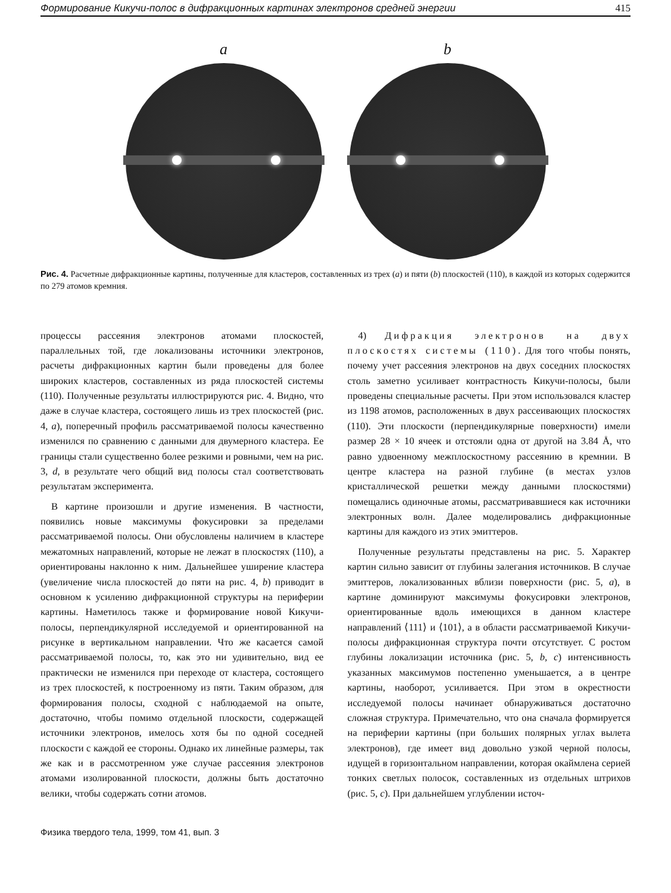Формирование Кикучи-полос в дифракционных картинах электронов средней энергии 415
a b
Рис. 4. Расчетные дифракционные картины, полученные для кластеров, составленных из трех (a) и пяти (b) плоскостей (110), в каждой из которых содержится по 279 атомов кремния.
процессы рассеяния электронов атомами плоскостей, параллельных той, где локализованы источники электронов, расчеты дифракционных картин были проведены для более широких кластеров, составленных из ряда плоскостей системы (110). Полученные результаты иллюстрируются рис. 4. Видно, что даже в случае кластера, состоящего лишь из трех плоскостей (рис. 4, a), поперечный профиль рассматриваемой полосы качественно изменился по сравнению с данными для двумерного кластера. Ее границы стали существенно более резкими и ровными, чем на рис. 3, d, в результате чего общий вид полосы стал соответствовать результатам эксперимента.
В картине произошли и другие изменения. В частности, появились новые максимумы фокусировки за пределами рассматриваемой полосы. Они обусловлены наличием в кластере межатомных направлений, которые не лежат в плоскостях (110), а ориентированы наклонно к ним. Дальнейшее уширение кластера (увеличение числа плоскостей до пяти на рис. 4, b) приводит в основном к усилению дифракционной структуры на периферии картины. Наметилось также и формирование новой Кикучи-полосы, перпендикулярной исследуемой и ориентированной на рисунке в вертикальном направлении. Что же касается самой рассматриваемой полосы, то, как это ни удивительно, вид ее практически не изменился при переходе от кластера, состоящего из трех плоскостей, к построенному из пяти. Таким образом, для формирования полосы, сходной с наблюдаемой на опыте, достаточно, чтобы помимо отдельной плоскости, содержащей источники электронов, имелось хотя бы по одной соседней плоскости с каждой ее стороны. Однако их линейные размеры, так же как и в рассмотренном уже случае рассеяния электронов атомами изолированной плоскости, должны быть достаточно велики, чтобы содержать сотни атомов.
4) Дифракция электронов на двух плоскостях системы (110). Для того чтобы понять, почему учет рассеяния электронов на двух соседних плоскостях столь заметно усиливает контрастность Кикучи-полосы, были проведены специальные расчеты. При этом использовался кластер из 1198 атомов, расположенных в двух рассеивающих плоскостях (110). Эти плоскости (перпендикулярные поверхности) имели размер 28 × 10 ячеек и отстояли одна от другой на 3.84 Å, что равно удвоенному межплоскостному рассеянию в кремнии. В центре кластера на разной глубине (в местах узлов кристаллической решетки между данными плоскостями) помещались одиночные атомы, рассматривавшиеся как источники электронных волн. Далее моделировались дифракционные картины для каждого из этих эмиттеров.
Полученные результаты представлены на рис. 5. Характер картин сильно зависит от глубины залегания источников. В случае эмиттеров, локализованных вблизи поверхности (рис. 5, a), в картине доминируют максимумы фокусировки электронов, ориентированные вдоль имеющихся в данном кластере направлений ⟨111⟩ и ⟨101⟩, а в области рассматриваемой Кикучи-полосы дифракционная структура почти отсутствует. С ростом глубины локализации источника (рис. 5, b, c) интенсивность указанных максимумов постепенно уменьшается, а в центре картины, наоборот, усиливается. При этом в окрестности исследуемой полосы начинает обнаруживаться достаточно сложная структура. Примечательно, что она сначала формируется на периферии картины (при больших полярных углах вылета электронов), где имеет вид довольно узкой черной полосы, идущей в горизонтальном направлении, которая окаймлена серией тонких светлых полосок, составленных из отдельных штрихов (рис. 5, c). При дальнейшем углублении источ-
Физика твердого тела, 1999, том 41, вып. 3